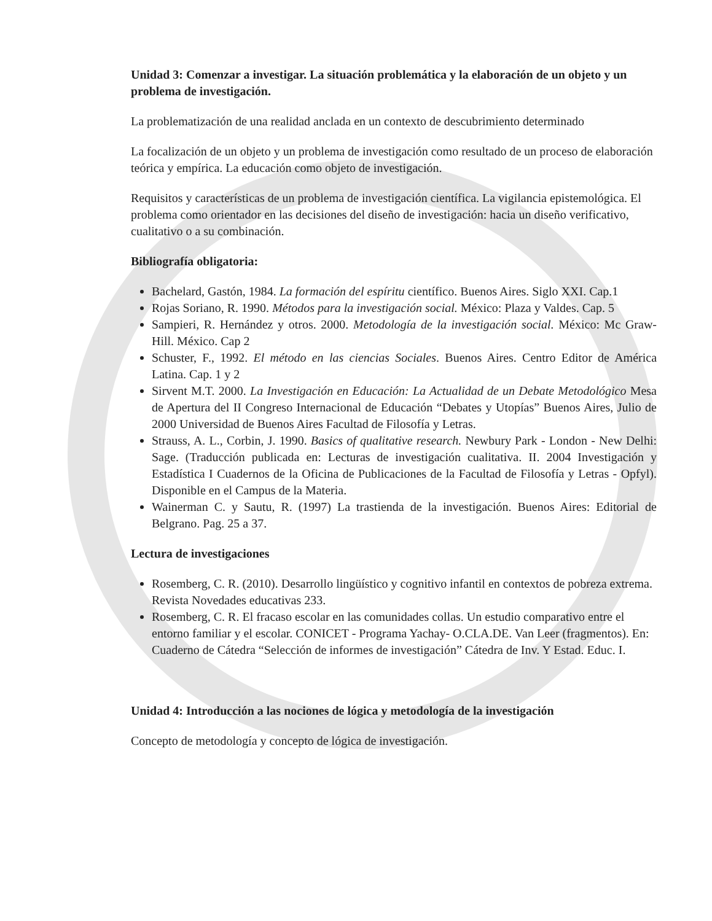Unidad 3: Comenzar a investigar. La situación problemática y la elaboración de un objeto y un problema de investigación.
La problematización de una realidad anclada en un contexto de descubrimiento determinado
La focalización de un objeto y un problema de investigación como resultado de un proceso de elaboración teórica y empírica. La educación como objeto de investigación.
Requisitos y características de un problema de investigación científica. La vigilancia epistemológica. El problema como orientador en las decisiones del diseño de investigación: hacia un diseño verificativo, cualitativo o a su combinación.
Bibliografía obligatoria:
Bachelard, Gastón, 1984. La formación del espíritu científico. Buenos Aires. Siglo XXI. Cap.1
Rojas Soriano, R. 1990. Métodos para la investigación social. México: Plaza y Valdes. Cap. 5
Sampieri, R. Hernández y otros. 2000. Metodología de la investigación social. México: Mc Graw-Hill. México. Cap 2
Schuster, F., 1992. El método en las ciencias Sociales. Buenos Aires. Centro Editor de América Latina. Cap. 1 y 2
Sirvent M.T. 2000. La Investigación en Educación: La Actualidad de un Debate Metodológico Mesa de Apertura del II Congreso Internacional de Educación “Debates y Utopías” Buenos Aires, Julio de 2000 Universidad de Buenos Aires Facultad de Filosofía y Letras.
Strauss, A. L., Corbin, J. 1990. Basics of qualitative research. Newbury Park - London - New Delhi: Sage. (Traducción publicada en: Lecturas de investigación cualitativa. II. 2004 Investigación y Estadística I Cuadernos de la Oficina de Publicaciones de la Facultad de Filosofía y Letras - Opfyl). Disponible en el Campus de la Materia.
Wainerman C. y Sautu, R. (1997) La trastienda de la investigación. Buenos Aires: Editorial de Belgrano. Pag. 25 a 37.
Lectura de investigaciones
Rosemberg, C. R. (2010). Desarrollo lingüístico y cognitivo infantil en contextos de pobreza extrema. Revista Novedades educativas 233.
Rosemberg, C. R. El fracaso escolar en las comunidades collas. Un estudio comparativo entre el entorno familiar y el escolar. CONICET - Programa Yachay- O.CLA.DE. Van Leer (fragmentos). En: Cuaderno de Cátedra “Selección de informes de investigación” Cátedra de Inv. Y Estad. Educ. I.
Unidad 4: Introducción a las nociones de lógica y metodología de la investigación
Concepto de metodología y concepto de lógica de investigación.